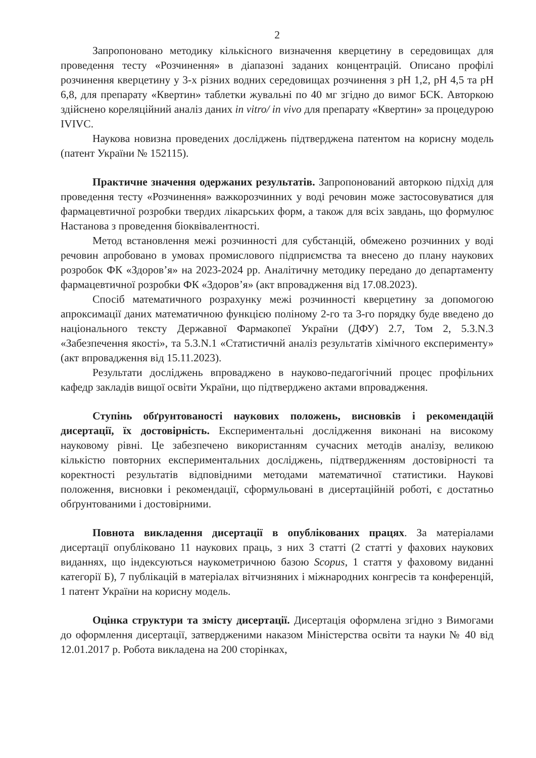2
Запропоновано методику кількісного визначення кверцетину в середовищах для проведення тесту «Розчинення» в діапазоні заданих концентрацій. Описано профілі розчинення кверцетину у 3-х різних водних середовищах розчинення з pH 1,2, pH 4,5 та pH 6,8, для препарату «Квертин» таблетки жувальні по 40 мг згідно до вимог БСК. Авторкою здійснено кореляційний аналіз даних in vitro/ in vivo для препарату «Квертин» за процедурою IVIVC.
Наукова новизна проведених досліджень підтверджена патентом на корисну модель (патент України № 152115).
Практичне значення одержаних результатів. Запропонований авторкою підхід для проведення тесту «Розчинення» важкорозчинних у воді речовин може застосовуватися для фармацевтичної розробки твердих лікарських форм, а також для всіх завдань, що формулює Настанова з проведення біоквівалентності.
Метод встановлення межі розчинності для субстанцій, обмежено розчинних у воді речовин апробовано в умовах промислового підприємства та внесено до плану наукових розробок ФК «Здоров’я» на 2023-2024 рр. Аналітичну методику передано до департаменту фармацевтичної розробки ФК «Здоров’я» (акт впровадження від 17.08.2023).
Спосіб математичного розрахунку межі розчинності кверцетину за допомогою апроксимації даних математичною функцією поліному 2-го та 3-го порядку буде введено до національного тексту Державної Фармакопеї України (ДФУ) 2.7, Том 2, 5.3.N.3 «Забезпечення якості», та 5.3.N.1 «Статистичнй аналіз результатів хімічного експерименту» (акт впровадження від 15.11.2023).
Результати досліджень впроваджено в науково-педагогічний процес профільних кафедр закладів вищої освіти України, що підтверджено актами впровадження.
Ступінь обґрунтованості наукових положень, висновків і рекомендацій дисертації, їх достовірність. Експериментальні дослідження виконані на високому науковому рівні. Це забезпечено використанням сучасних методів аналізу, великою кількістю повторних експериментальних досліджень, підтвердженням достовірності та коректності результатів відповідними методами математичної статистики. Наукові положення, висновки і рекомендації, сформульовані в дисертаційній роботі, є достатньо обґрунтованими і достовірними.
Повнота викладення дисертації в опублікованих працях. За матеріалами дисертації опубліковано 11 наукових праць, з них 3 статті (2 статті у фахових наукових виданнях, що індексуються наукометричною базою Scopus, 1 стаття у фаховому виданні категорії Б), 7 публікацій в матеріалах вітчизняних і міжнародних конгресів та конференцій, 1 патент України на корисну модель.
Оцінка структури та змісту дисертації. Дисертація оформлена згідно з Вимогами до оформлення дисертації, затвердженими наказом Міністерства освіти та науки № 40 від 12.01.2017 р. Робота викладена на 200 сторінках,